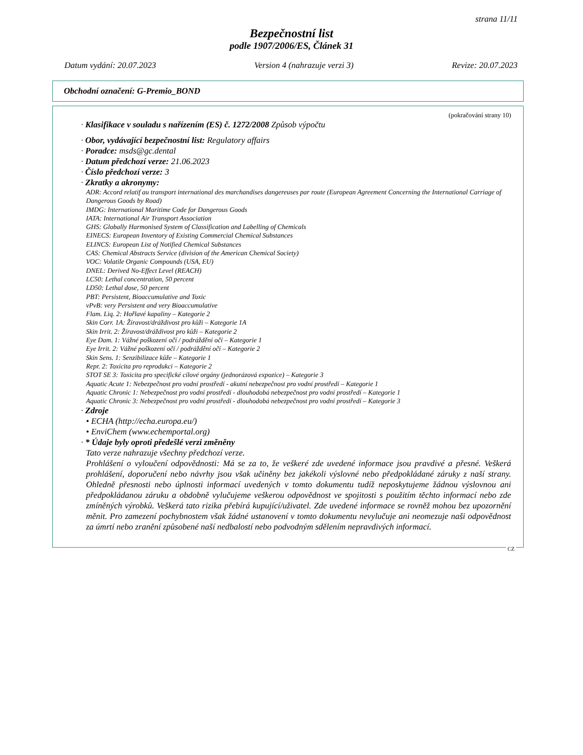strana 11/11
Bezpečnostní list
podle 1907/2006/ES, Článek 31
Datum vydání: 20.07.2023 Version 4 (nahrazuje verzi 3) Revize: 20.07.2023
Obchodní označení: G-Premio_BOND
(pokračování strany 10)
· Klasifikace v souladu s nařízením (ES) č. 1272/2008 Způsob výpočtu
· Obor, vydávající bezpečnostní list: Regulatory affairs
· Poradce: msds@gc.dental
· Datum předchozí verze: 21.06.2023
· Číslo předchozí verze: 3
· Zkratky a akronymy:
ADR: Accord relatif au transport international des marchandises dangereuses par route (European Agreement Concerning the International Carriage of Dangerous Goods by Road)
IMDG: International Maritime Code for Dangerous Goods
IATA: International Air Transport Association
GHS: Globally Harmonised System of Classification and Labelling of Chemicals
EINECS: European Inventory of Existing Commercial Chemical Substances
ELINCS: European List of Notified Chemical Substances
CAS: Chemical Abstracts Service (division of the American Chemical Society)
VOC: Volatile Organic Compounds (USA, EU)
DNEL: Derived No-Effect Level (REACH)
LC50: Lethal concentration, 50 percent
LD50: Lethal dose, 50 percent
PBT: Persistent, Bioaccumulative and Toxic
vPvB: very Persistent and very Bioaccumulative
Flam. Liq. 2: Hořlavé kapaliny – Kategorie 2
Skin Corr. 1A: Žíravost/dráždivost pro kůži – Kategorie 1A
Skin Irrit. 2: Žíravost/dráždivost pro kůži – Kategorie 2
Eye Dam. 1: Vážné poškození očí / podráždění očí – Kategorie 1
Eye Irrit. 2: Vážné poškození očí / podráždění očí – Kategorie 2
Skin Sens. 1: Senzibilizace kůže – Kategorie 1
Repr. 2: Toxicita pro reprodukci – Kategorie 2
STOT SE 3: Toxicita pro specifické cílové orgány (jednorázová expozice) – Kategorie 3
Aquatic Acute 1: Nebezpečnost pro vodní prostředí - akutní nebezpečnost pro vodní prostředí – Kategorie 1
Aquatic Chronic 1: Nebezpečnost pro vodní prostředí - dlouhodobá nebezpečnost pro vodní prostředí – Kategorie 1
Aquatic Chronic 3: Nebezpečnost pro vodní prostředí - dlouhodobá nebezpečnost pro vodní prostředí – Kategorie 3
· Zdroje
• ECHA (http://echa.europa.eu/)
• EnviChem (www.echemportal.org)
· * Údaje byly oproti předešlé verzi změněny
Tato verze nahrazuje všechny předchozí verze.
Prohlášení o vyloučení odpovědnosti: Má se za to, že veškeré zde uvedené informace jsou pravdivé a přesné. Veškerá prohlášení, doporučení nebo návrhy jsou však učiněny bez jakékoli výslovné nebo předpokládané záruky z naší strany. Ohledně přesnosti nebo úplnosti informací uvedených v tomto dokumentu tudíž neposkytujeme žádnou výslovnou ani předpokládanou záruku a obdobně vylučujeme veškerou odpovědnost ve spojitosti s použitím těchto informací nebo zde zmíněných výrobků. Veškerá tato rizika přebírá kupující/uživatel. Zde uvedené informace se rovněž mohou bez upozornění měnit. Pro zamezení pochybnostem však žádné ustanovení v tomto dokumentu nevylučuje ani neomezuje naši odpovědnost za úmrtí nebo zranění způsobené naší nedbalostí nebo podvodným sdělením nepravdivých informací.
CZ